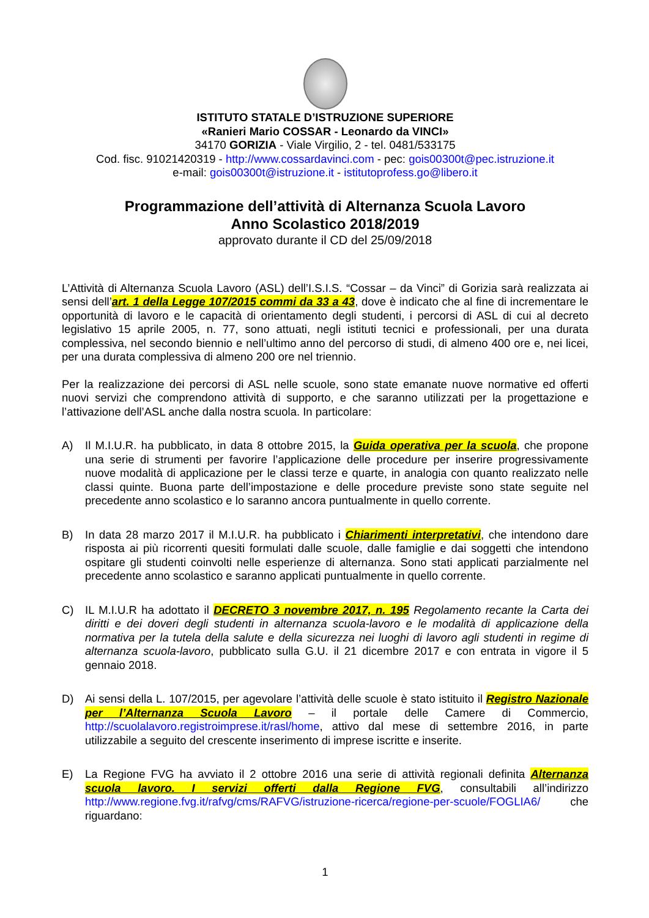ISTITUTO STATALE D’ISTRUZIONE SUPERIORE
«Ranieri Mario COSSAR - Leonardo da VINCI»
34170 GORIZIA - Viale Virgilio, 2 - tel. 0481/533175
Cod. fisc. 91021420319 - http://www.cossardavinci.com - pec: gois00300t@pec.istruzione.it
e-mail: gois00300t@istruzione.it - istitutoprofess.go@libero.it
Programmazione dell’attività di Alternanza Scuola Lavoro
Anno Scolastico 2018/2019
approvato durante il CD del 25/09/2018
L’Attività di Alternanza Scuola Lavoro (ASL) dell’I.S.I.S. “Cossar – da Vinci” di Gorizia sarà realizzata ai sensi dell’art. 1 della Legge 107/2015 commi da 33 a 43, dove è indicato che al fine di incrementare le opportunità di lavoro e le capacità di orientamento degli studenti, i percorsi di ASL di cui al decreto legislativo 15 aprile 2005, n. 77, sono attuati, negli istituti tecnici e professionali, per una durata complessiva, nel secondo biennio e nell’ultimo anno del percorso di studi, di almeno 400 ore e, nei licei, per una durata complessiva di almeno 200 ore nel triennio.
Per la realizzazione dei percorsi di ASL nelle scuole, sono state emanate nuove normative ed offerti nuovi servizi che comprendono attività di supporto, e che saranno utilizzati per la progettazione e l’attivazione dell’ASL anche dalla nostra scuola. In particolare:
A) Il M.I.U.R. ha pubblicato, in data 8 ottobre 2015, la Guida operativa per la scuola, che propone una serie di strumenti per favorire l’applicazione delle procedure per inserire progressivamente nuove modalità di applicazione per le classi terze e quarte, in analogia con quanto realizzato nelle classi quinte. Buona parte dell’impostazione e delle procedure previste sono state seguite nel precedente anno scolastico e lo saranno ancora puntualmente in quello corrente.
B) In data 28 marzo 2017 il M.I.U.R. ha pubblicato i Chiarimenti interpretativi, che intendono dare risposta ai più ricorrenti quesiti formulati dalle scuole, dalle famiglie e dai soggetti che intendono ospitare gli studenti coinvolti nelle esperienze di alternanza. Sono stati applicati parzialmente nel precedente anno scolastico e saranno applicati puntualmente in quello corrente.
C) IL M.I.U.R ha adottato il DECRETO 3 novembre 2017, n. 195 Regolamento recante la Carta dei diritti e dei doveri degli studenti in alternanza scuola-lavoro e le modalità di applicazione della normativa per la tutela della salute e della sicurezza nei luoghi di lavoro agli studenti in regime di alternanza scuola-lavoro, pubblicato sulla G.U. il 21 dicembre 2017 e con entrata in vigore il 5 gennaio 2018.
D) Ai sensi della L. 107/2015, per agevolare l’attività delle scuole è stato istituito il Registro Nazionale per l’Alternanza Scuola Lavoro – il portale delle Camere di Commercio, http://scuolalavoro.registroimprese.it/rasl/home, attivo dal mese di settembre 2016, in parte utilizzabile a seguito del crescente inserimento di imprese iscritte e inserite.
E) La Regione FVG ha avviato il 2 ottobre 2016 una serie di attività regionali definita Alternanza scuola lavoro. I servizi offerti dalla Regione FVG, consultabili all’indirizzo http://www.regione.fvg.it/rafvg/cms/RAFVG/istruzione-ricerca/regione-per-scuole/FOGLIA6/ che riguardano:
1